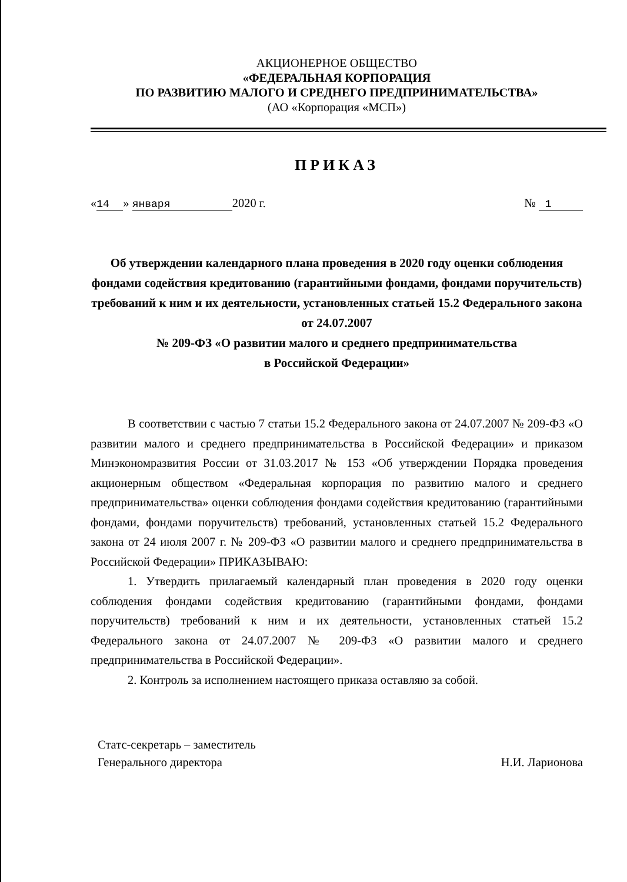АКЦИОНЕРНОЕ ОБЩЕСТВО
«ФЕДЕРАЛЬНАЯ КОРПОРАЦИЯ
ПО РАЗВИТИЮ МАЛОГО И СРЕДНЕГО ПРЕДПРИНИМАТЕЛЬСТВА»
(АО «Корпорация «МСП»)
ПРИКАЗ
« 14 » января 2020 г. № 1
Об утверждении календарного плана проведения в 2020 году оценки соблюдения фондами содействия кредитованию (гарантийными фондами, фондами поручительств) требований к ним и их деятельности, установленных статьей 15.2 Федерального закона от 24.07.2007
№ 209-ФЗ «О развитии малого и среднего предпринимательства
в Российской Федерации»
В соответствии с частью 7 статьи 15.2 Федерального закона от 24.07.2007 № 209-ФЗ «О развитии малого и среднего предпринимательства в Российской Федерации» и приказом Минэкономразвития России от 31.03.2017 № 153 «Об утверждении Порядка проведения акционерным обществом «Федеральная корпорация по развитию малого и среднего предпринимательства» оценки соблюдения фондами содействия кредитованию (гарантийными фондами, фондами поручительств) требований, установленных статьей 15.2 Федерального закона от 24 июля 2007 г. № 209-ФЗ «О развитии малого и среднего предпринимательства в Российской Федерации» ПРИКАЗЫВАЮ:
1. Утвердить прилагаемый календарный план проведения в 2020 году оценки соблюдения фондами содействия кредитованию (гарантийными фондами, фондами поручительств) требований к ним и их деятельности, установленных статьей 15.2 Федерального закона от 24.07.2007 № 209-ФЗ «О развитии малого и среднего предпринимательства в Российской Федерации».
2. Контроль за исполнением настоящего приказа оставляю за собой.
Статс-секретарь – заместитель
Генерального директора
Н.И. Ларионова